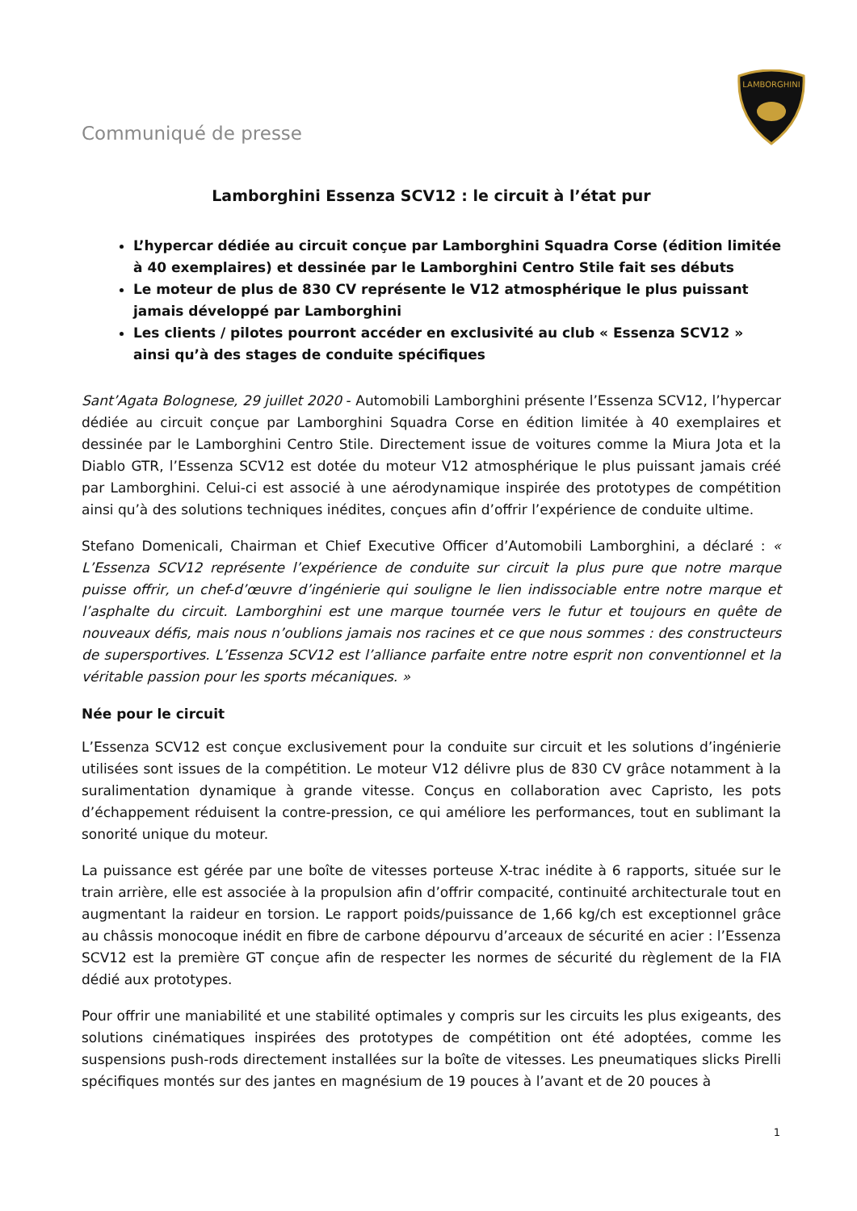LAMBORGHINI
Communiqué de presse
Lamborghini Essenza SCV12 : le circuit à l’état pur
L’hypercar dédiée au circuit conçue par Lamborghini Squadra Corse (édition limitée à 40 exemplaires) et dessinée par le Lamborghini Centro Stile fait ses débuts
Le moteur de plus de 830 CV représente le V12 atmosphérique le plus puissant jamais développé par Lamborghini
Les clients / pilotes pourront accéder en exclusivité au club « Essenza SCV12 » ainsi qu’à des stages de conduite spécifiques
Sant’Agata Bolognese, 29 juillet 2020 - Automobili Lamborghini présente l’Essenza SCV12, l’hypercar dédiée au circuit conçue par Lamborghini Squadra Corse en édition limitée à 40 exemplaires et dessinée par le Lamborghini Centro Stile. Directement issue de voitures comme la Miura Jota et la Diablo GTR, l’Essenza SCV12 est dotée du moteur V12 atmosphérique le plus puissant jamais créé par Lamborghini. Celui-ci est associé à une aérodynamique inspirée des prototypes de compétition ainsi qu’à des solutions techniques inédites, conçues afin d’offrir l’expérience de conduite ultime.
Stefano Domenicali, Chairman et Chief Executive Officer d’Automobili Lamborghini, a déclaré : « L’Essenza SCV12 représente l’expérience de conduite sur circuit la plus pure que notre marque puisse offrir, un chef-d’œuvre d’ingénierie qui souligne le lien indissociable entre notre marque et l’asphalte du circuit. Lamborghini est une marque tournée vers le futur et toujours en quête de nouveaux défis, mais nous n’oublions jamais nos racines et ce que nous sommes : des constructeurs de supersportives. L’Essenza SCV12 est l’alliance parfaite entre notre esprit non conventionnel et la véritable passion pour les sports mécaniques. »
Née pour le circuit
L’Essenza SCV12 est conçue exclusivement pour la conduite sur circuit et les solutions d’ingénierie utilisées sont issues de la compétition. Le moteur V12 délivre plus de 830 CV grâce notamment à la suralimentation dynamique à grande vitesse. Conçus en collaboration avec Capristo, les pots d’échappement réduisent la contre-pression, ce qui améliore les performances, tout en sublimant la sonorité unique du moteur.
La puissance est gérée par une boîte de vitesses porteuse X-trac inédite à 6 rapports, située sur le train arrière, elle est associée à la propulsion afin d’offrir compacité, continuité architecturale tout en augmentant la raideur en torsion. Le rapport poids/puissance de 1,66 kg/ch est exceptionnel grâce au châssis monocoque inédit en fibre de carbone dépourvu d’arceaux de sécurité en acier : l’Essenza SCV12 est la première GT conçue afin de respecter les normes de sécurité du règlement de la FIA dédié aux prototypes.
Pour offrir une maniabilité et une stabilité optimales y compris sur les circuits les plus exigeants, des solutions cinématiques inspirées des prototypes de compétition ont été adoptées, comme les suspensions push-rods directement installées sur la boîte de vitesses. Les pneumatiques slicks Pirelli spécifiques montés sur des jantes en magnésium de 19 pouces à l’avant et de 20 pouces à
1